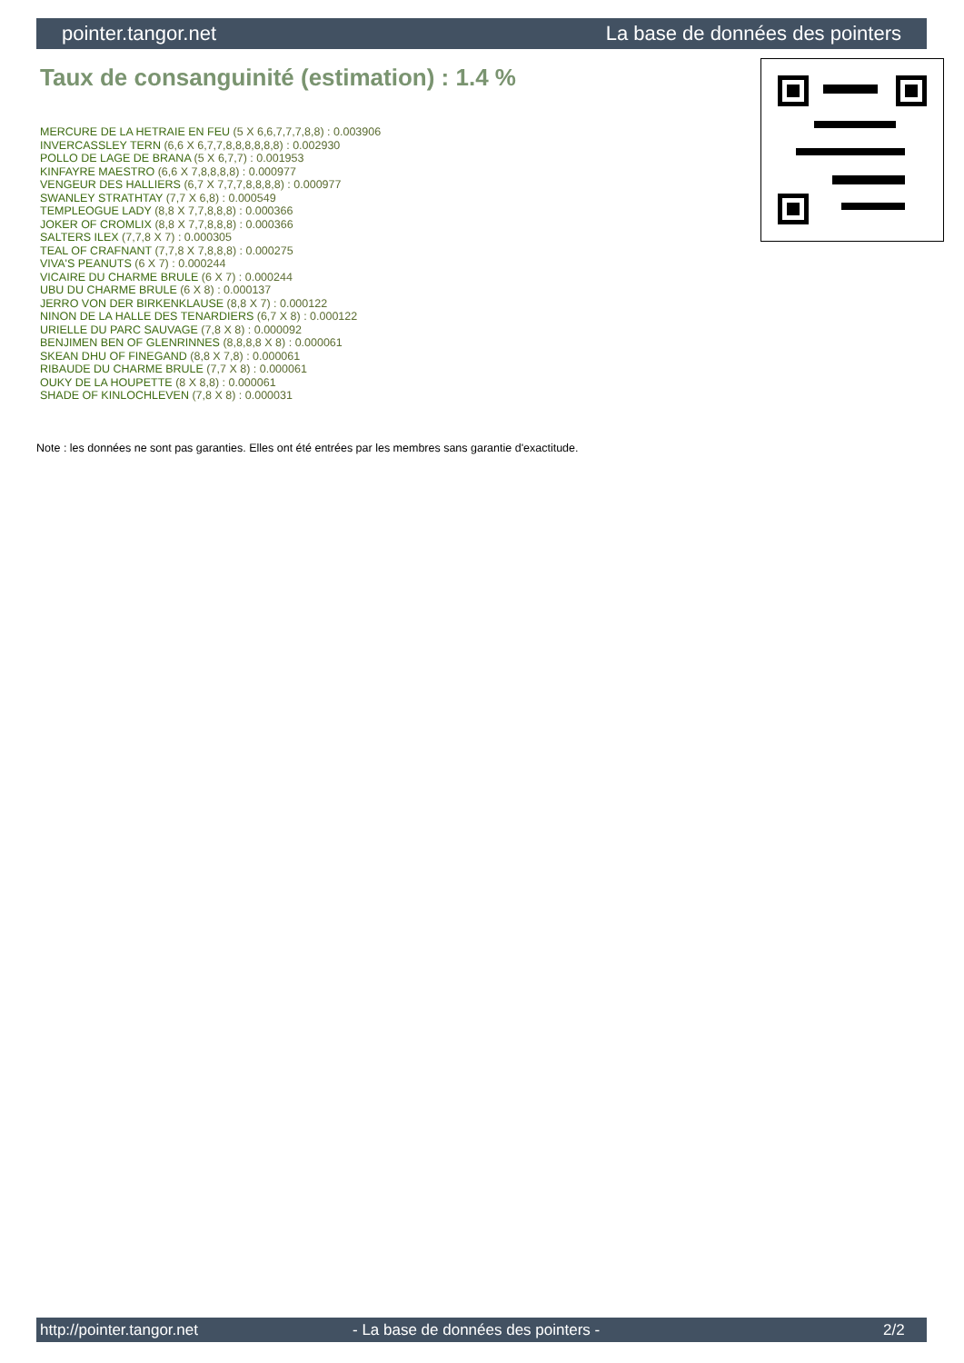pointer.tangor.net La base de données des pointers
Taux de consanguinité (estimation) : 1.4 %
MERCURE DE LA HETRAIE EN FEU (5 X 6,6,7,7,7,8,8) : 0.003906
INVERCASSLEY TERN (6,6 X 6,7,7,8,8,8,8,8,8) : 0.002930
POLLO DE LAGE DE BRANA (5 X 6,7,7) : 0.001953
KINFAYRE MAESTRO (6,6 X 7,8,8,8,8) : 0.000977
VENGEUR DES HALLIERS (6,7 X 7,7,7,8,8,8,8) : 0.000977
SWANLEY STRATHTAY (7,7 X 6,8) : 0.000549
TEMPLEOGUE LADY (8,8 X 7,7,8,8,8) : 0.000366
JOKER OF CROMLIX (8,8 X 7,7,8,8,8) : 0.000366
SALTERS ILEX (7,7,8 X 7) : 0.000305
TEAL OF CRAFNANT (7,7,8 X 7,8,8,8) : 0.000275
VIVA'S PEANUTS (6 X 7) : 0.000244
VICAIRE DU CHARME BRULE (6 X 7) : 0.000244
UBU DU CHARME BRULE (6 X 8) : 0.000137
JERRO VON DER BIRKENKLAUSE (8,8 X 7) : 0.000122
NINON DE LA HALLE DES TENARDIERS (6,7 X 8) : 0.000122
URIELLE DU PARC SAUVAGE (7,8 X 8) : 0.000092
BENJIMEN BEN OF GLENRINNES (8,8,8,8 X 8) : 0.000061
SKEAN DHU OF FINEGAND (8,8 X 7,8) : 0.000061
RIBAUDE DU CHARME BRULE (7,7 X 8) : 0.000061
OUKY DE LA HOUPETTE (8 X 8,8) : 0.000061
SHADE OF KINLOCHLEVEN (7,8 X 8) : 0.000031
Note : les données ne sont pas garanties. Elles ont été entrées par les membres sans garantie d'exactitude.
http://pointer.tangor.net - La base de données des pointers - 2/2